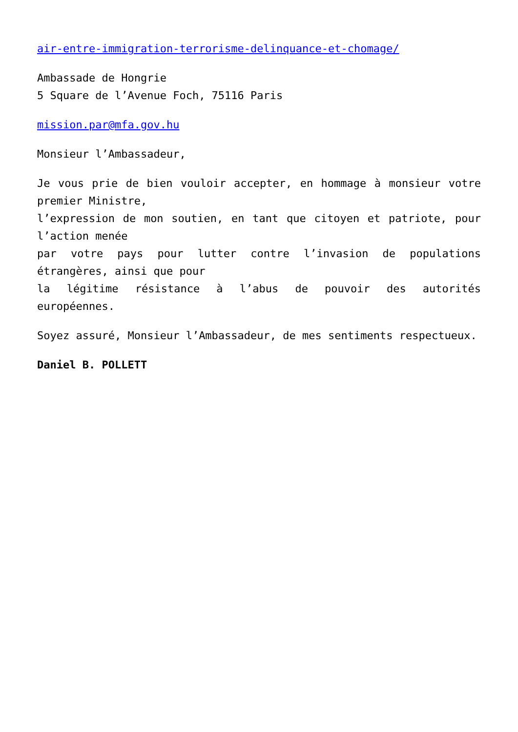air-entre-immigration-terrorisme-delinquance-et-chomage/
Ambassade de Hongrie
5 Square de l’Avenue Foch, 75116 Paris
mission.par@mfa.gov.hu
Monsieur l’Ambassadeur,
Je vous prie de bien vouloir accepter, en hommage à monsieur votre premier Ministre,
l’expression de mon soutien, en tant que citoyen et patriote, pour l’action menée
par votre pays pour lutter contre l’invasion de populations étrangères, ainsi que pour
la légitime résistance à l’abus de pouvoir des autorités européennes.
Soyez assuré, Monsieur l’Ambassadeur, de mes sentiments respectueux.
Daniel B. POLLETT